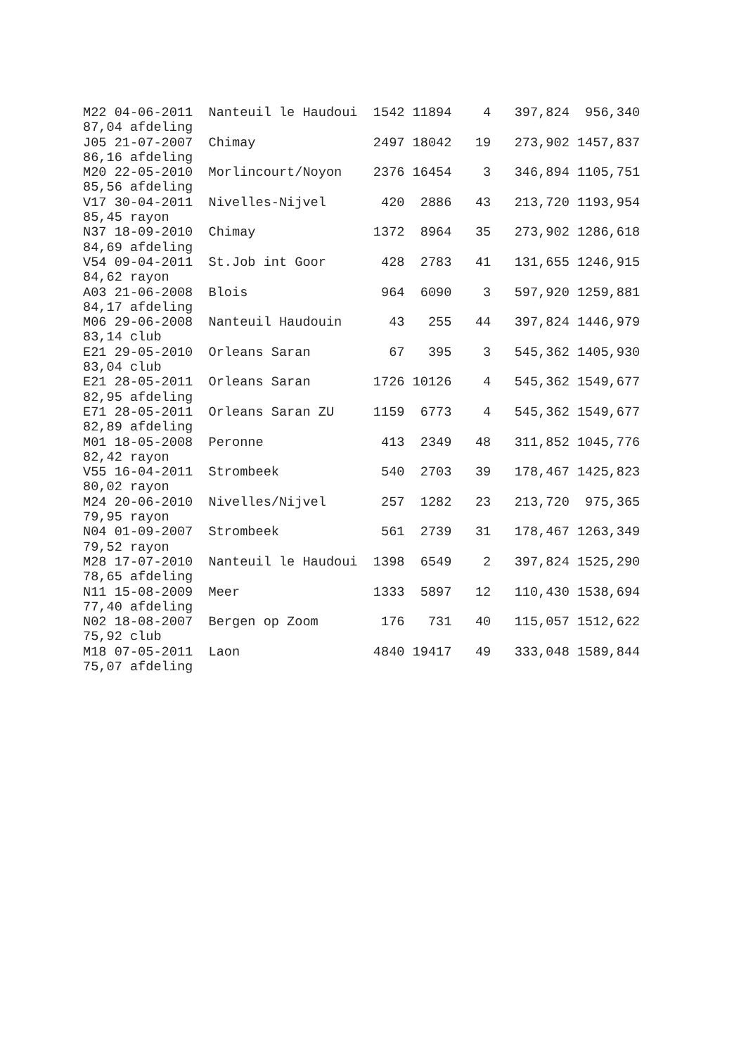M22 04-06-2011  Nanteuil le Haudoui  1542 11894    4   397,824  956,340
87,04 afdeling
J05 21-07-2007  Chimay               2497 18042   19   273,902 1457,837
86,16 afdeling
M20 22-05-2010  Morlincourt/Noyon    2376 16454    3   346,894 1105,751
85,56 afdeling
V17 30-04-2011  Nivelles-Nijvel       420  2886   43   213,720 1193,954
85,45 rayon
N37 18-09-2010  Chimay               1372  8964   35   273,902 1286,618
84,69 afdeling
V54 09-04-2011  St.Job int Goor       428  2783   41   131,655 1246,915
84,62 rayon
A03 21-06-2008  Blois                 964  6090    3   597,920 1259,881
84,17 afdeling
M06 29-06-2008  Nanteuil Haudouin      43   255   44   397,824 1446,979
83,14 club
E21 29-05-2010  Orleans Saran          67   395    3   545,362 1405,930
83,04 club
E21 28-05-2011  Orleans Saran        1726 10126    4   545,362 1549,677
82,95 afdeling
E71 28-05-2011  Orleans Saran ZU     1159  6773    4   545,362 1549,677
82,89 afdeling
M01 18-05-2008  Peronne               413  2349   48   311,852 1045,776
82,42 rayon
V55 16-04-2011  Strombeek             540  2703   39   178,467 1425,823
80,02 rayon
M24 20-06-2010  Nivelles/Nijvel       257  1282   23   213,720  975,365
79,95 rayon
N04 01-09-2007  Strombeek             561  2739   31   178,467 1263,349
79,52 rayon
M28 17-07-2010  Nanteuil le Haudoui  1398  6549    2   397,824 1525,290
78,65 afdeling
N11 15-08-2009  Meer                 1333  5897   12   110,430 1538,694
77,40 afdeling
N02 18-08-2007  Bergen op Zoom        176   731   40   115,057 1512,622
75,92 club
M18 07-05-2011  Laon                 4840 19417   49   333,048 1589,844
75,07 afdeling